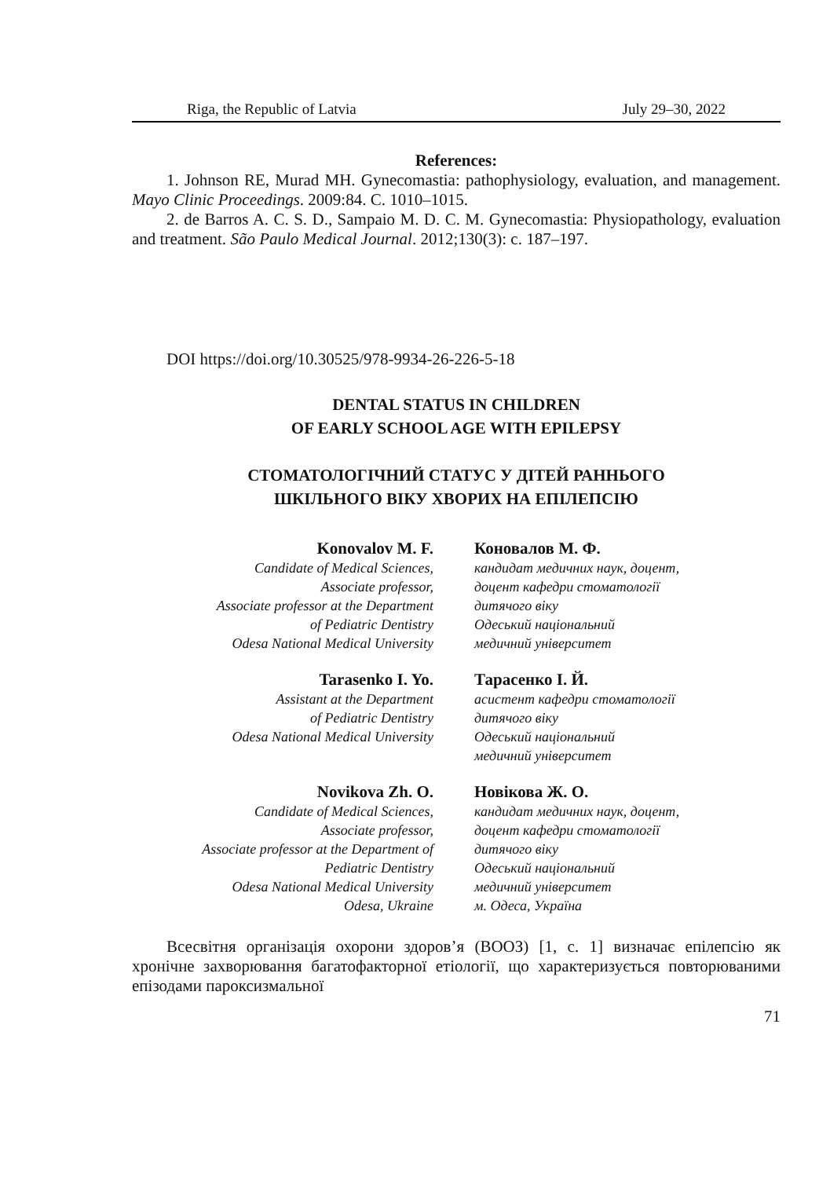Riga, the Republic of Latvia July 29–30, 2022
References:
1. Johnson RE, Murad MH. Gynecomastia: pathophysiology, evaluation, and management. Mayo Clinic Proceedings. 2009:84. C. 1010–1015.
2. de Barros A. C. S. D., Sampaio M. D. C. M. Gynecomastia: Physiopathology, evaluation and treatment. São Paulo Medical Journal. 2012;130(3): с. 187–197.
DOI https://doi.org/10.30525/978-9934-26-226-5-18
DENTAL STATUS IN CHILDREN
OF EARLY SCHOOL AGE WITH EPILEPSY
СТОМАТОЛОГІЧНИЙ СТАТУС У ДІТЕЙ РАННЬОГО
ШКІЛЬНОГО ВІКУ ХВОРИХ НА ЕПІЛЕПСІЮ
Konovalov M. F.
Candidate of Medical Sciences,
Associate professor,
Associate professor at the Department
of Pediatric Dentistry
Odesa National Medical University
Коновалов М. Ф.
кандидат медичних наук, доцент,
доцент кафедри стоматології
дитячого віку
Одеський національний
медичний університет
Tarasenko I. Yo.
Assistant at the Department
of Pediatric Dentistry
Odesa National Medical University
Тарасенко І. Й.
асистент кафедри стоматології
дитячого віку
Одеський національний
медичний університет
Novikova Zh. O.
Candidate of Medical Sciences,
Associate professor,
Associate professor at the Department of
Pediatric Dentistry
Odesa National Medical University
Odesa, Ukraine
Новікова Ж. О.
кандидат медичних наук, доцент,
доцент кафедри стоматології
дитячого віку
Одеський національний
медичний університет
м. Одеса, Україна
Всесвітня організація охорони здоров’я (ВООЗ) [1, с. 1] визначає епілепсію як хронічне захворювання багатофакторної етіології, що характеризується повторюваними епізодами пароксизмальної
71